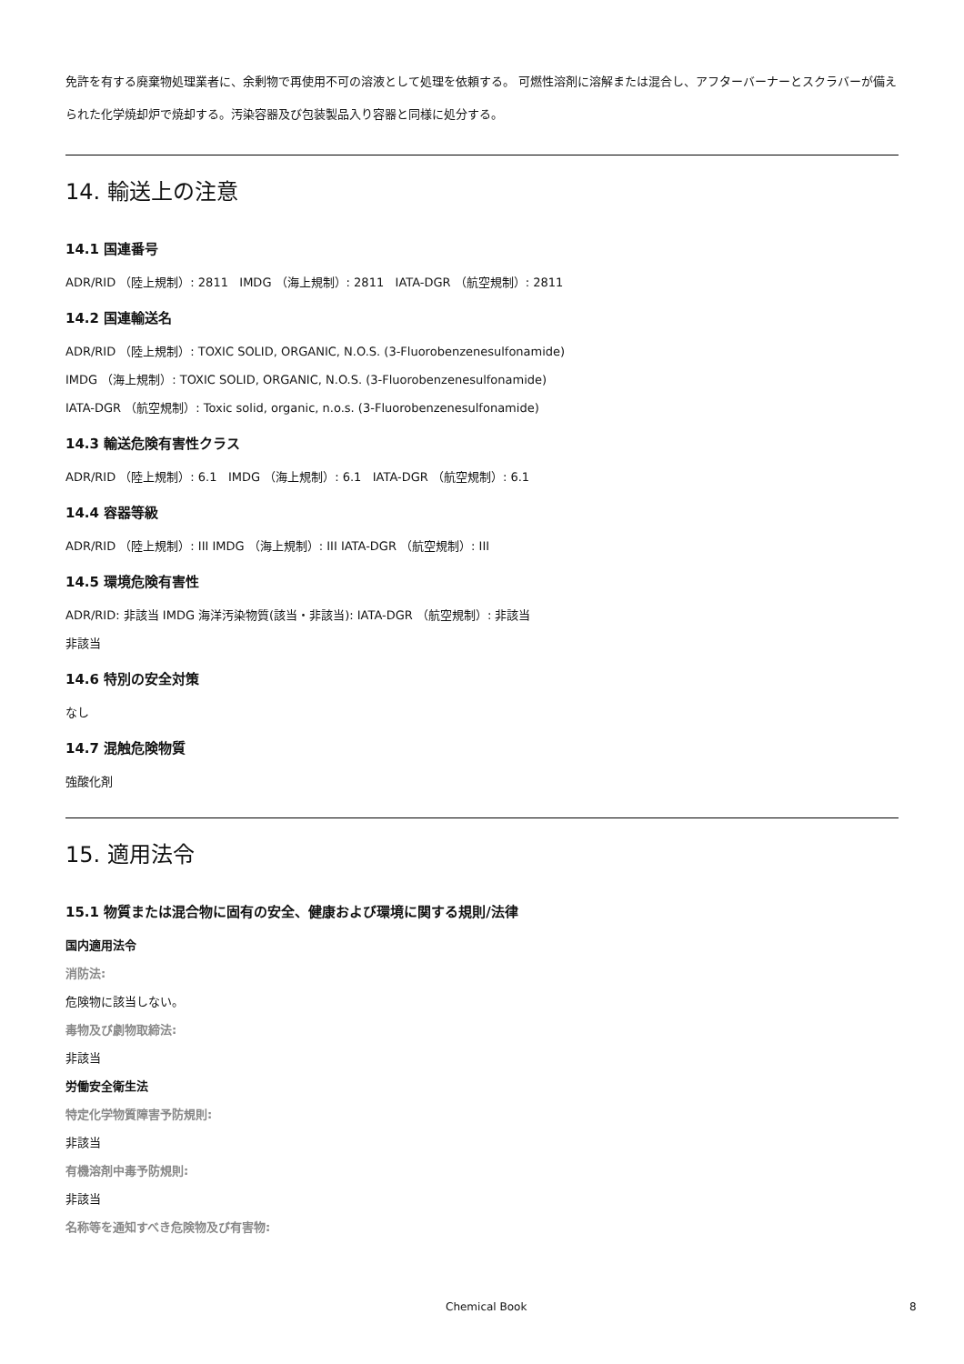免許を有する廃棄物処理業者に、余剰物で再使用不可の溶液として処理を依頼する。 可燃性溶剤に溶解または混合し、アフターバーナーとスクラバーが備えられた化学焼却炉で焼却する。汚染容器及び包装製品入り容器と同様に処分する。
14. 輸送上の注意
14.1 国連番号
ADR/RID （陸上規制）: 2811 IMDG （海上規制）: 2811 IATA-DGR （航空規制）: 2811
14.2 国連輸送名
ADR/RID （陸上規制）: TOXIC SOLID, ORGANIC, N.O.S. (3-Fluorobenzenesulfonamide)
IMDG （海上規制）: TOXIC SOLID, ORGANIC, N.O.S. (3-Fluorobenzenesulfonamide)
IATA-DGR （航空規制）: Toxic solid, organic, n.o.s. (3-Fluorobenzenesulfonamide)
14.3 輸送危険有害性クラス
ADR/RID （陸上規制）: 6.1 IMDG （海上規制）: 6.1 IATA-DGR （航空規制）: 6.1
14.4 容器等級
ADR/RID （陸上規制）: III IMDG （海上規制）: III IATA-DGR （航空規制）: III
14.5 環境危険有害性
ADR/RID: 非該当 IMDG 海洋汚染物質(該当・非該当): IATA-DGR （航空規制）: 非該当
非該当
14.6 特別の安全対策
なし
14.7 混触危険物質
強酸化剤
15. 適用法令
15.1 物質または混合物に固有の安全、健康および環境に関する規則/法律
国内適用法令
消防法:
危険物に該当しない。
毒物及び劇物取締法:
非該当
労働安全衛生法
特定化学物質障害予防規則:
非該当
有機溶剤中毒予防規則:
非該当
名称等を通知すべき危険物及び有害物:
Chemical Book 8